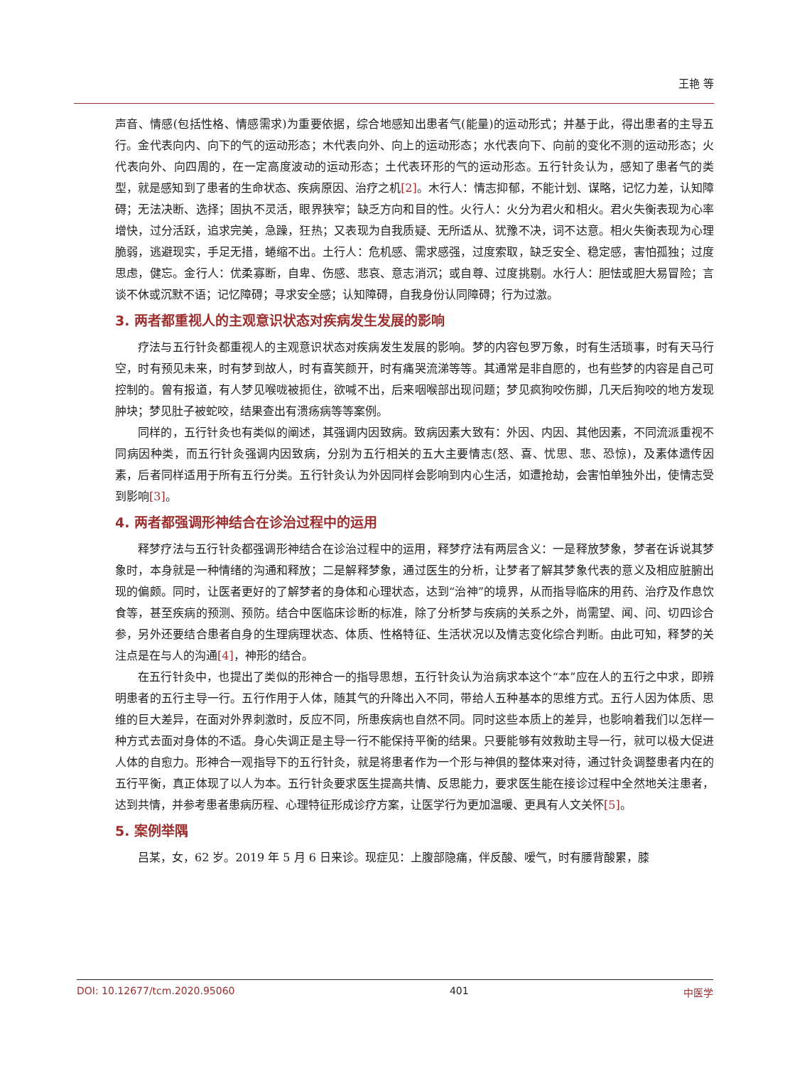王艳 等
声音、情感(包括性格、情感需求)为重要依据，综合地感知出患者气(能量)的运动形式；并基于此，得出患者的主导五行。金代表向内、向下的气的运动形态；木代表向外、向上的运动形态；水代表向下、向前的变化不测的运动形态；火代表向外、向四周的，在一定高度波动的运动形态；土代表环形的气的运动形态。五行针灸认为，感知了患者气的类型，就是感知到了患者的生命状态、疾病原因、治疗之机[2]。木行人：情志抑郁，不能计划、谋略，记忆力差，认知障碍；无法决断、选择；固执不灵活，眼界狭窄；缺乏方向和目的性。火行人：火分为君火和相火。君火失衡表现为心率增快，过分活跃，追求完美，急躁，狂热；又表现为自我质疑、无所适从、犹豫不决，词不达意。相火失衡表现为心理脆弱，逃避现实，手足无措，蜷缩不出。土行人：危机感、需求感强，过度索取，缺乏安全、稳定感，害怕孤独；过度思虑，健忘。金行人：优柔寡断，自卑、伤感、悲哀、意志消沉；或自尊、过度挑剔。水行人：胆怯或胆大易冒险；言谈不休或沉默不语；记忆障碍；寻求安全感；认知障碍，自我身份认同障碍；行为过激。
3. 两者都重视人的主观意识状态对疾病发生发展的影响
疗法与五行针灸都重视人的主观意识状态对疾病发生发展的影响。梦的内容包罗万象，时有生活琐事，时有天马行空，时有预见未来，时有梦到故人，时有喜笑颜开，时有痛哭流涕等等。其通常是非自愿的，也有些梦的内容是自己可控制的。曾有报道，有人梦见喉咙被扼住，欲喊不出，后来咽喉部出现问题；梦见疯狗咬伤脚，几天后狗咬的地方发现肿块；梦见肚子被蛇咬，结果查出有溃疡病等等案例。
同样的，五行针灸也有类似的阐述，其强调内因致病。致病因素大致有：外因、内因、其他因素，不同流派重视不同病因种类，而五行针灸强调内因致病，分别为五行相关的五大主要情志(怒、喜、忧思、悲、恐惊)，及素体遗传因素，后者同样适用于所有五行分类。五行针灸认为外因同样会影响到内心生活，如遭抢劫，会害怕单独外出，使情志受到影响[3]。
4. 两者都强调形神结合在诊治过程中的运用
释梦疗法与五行针灸都强调形神结合在诊治过程中的运用，释梦疗法有两层含义：一是释放梦象，梦者在诉说其梦象时，本身就是一种情绪的沟通和释放；二是解释梦象，通过医生的分析，让梦者了解其梦象代表的意义及相应脏腑出现的偏颇。同时，让医者更好的了解梦者的身体和心理状态，达到“治神”的境界，从而指导临床的用药、治疗及作息饮食等，甚至疾病的预测、预防。结合中医临床诊断的标准，除了分析梦与疾病的关系之外，尚需望、闻、问、切四诊合参，另外还要结合患者自身的生理病理状态、体质、性格特征、生活状况以及情志变化综合判断。由此可知，释梦的关注点是在与人的沟通[4]，神形的结合。
在五行针灸中，也提出了类似的形神合一的指导思想，五行针灸认为治病求本这个“本”应在人的五行之中求，即辨明患者的五行主导一行。五行作用于人体，随其气的升降出入不同，带给人五种基本的思维方式。五行人因为体质、思维的巨大差异，在面对外界刺激时，反应不同，所患疾病也自然不同。同时这些本质上的差异，也影响着我们以怎样一种方式去面对身体的不适。身心失调正是主导一行不能保持平衡的结果。只要能够有效救助主导一行，就可以极大促进人体的自愈力。形神合一观指导下的五行针灸，就是将患者作为一个形与神俱的整体来对待，通过针灸调整患者内在的五行平衡，真正体现了以人为本。五行针灸要求医生提高共情、反思能力，要求医生能在接诊过程中全然地关注患者，达到共情，并参考患者患病历程、心理特征形成诊疗方案，让医学行为更加温暖、更具有人文关怀[5]。
5. 案例举隅
吕某，女，62 岁。2019 年 5 月 6 日来诊。现症见：上腹部隐痛，伴反酸、嗳气，时有腰背酸累，膝
DOI: 10.12677/tcm.2020.95060 401 中医学